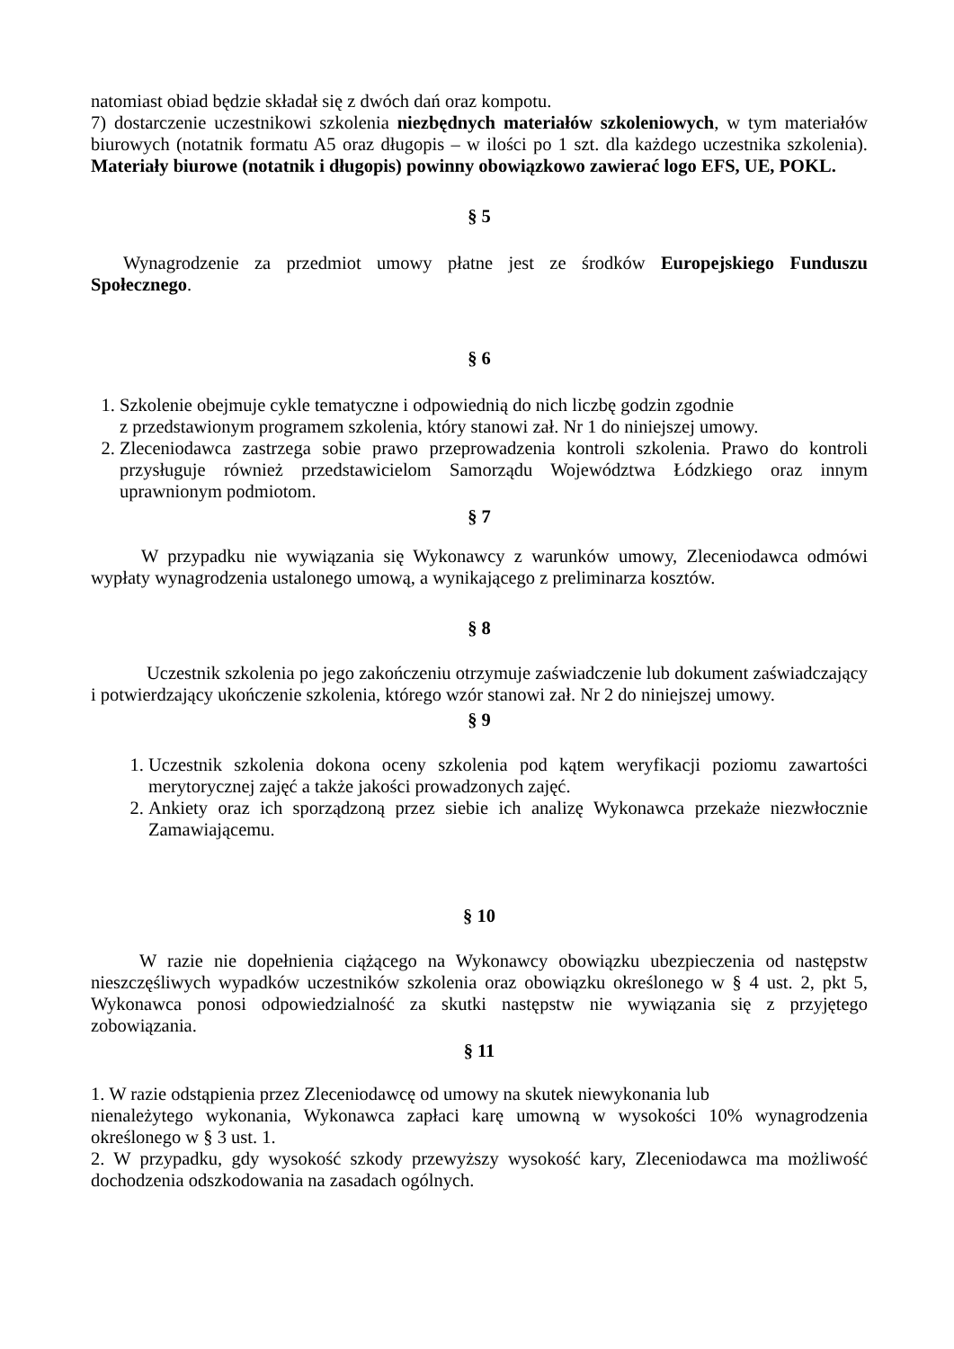natomiast obiad będzie składał się z dwóch dań oraz kompotu.
7) dostarczenie uczestnikowi szkolenia niezbędnych materiałów szkoleniowych, w tym materiałów biurowych (notatnik formatu A5 oraz długopis – w ilości po 1 szt. dla każdego uczestnika szkolenia). Materiały biurowe (notatnik i długopis) powinny obowiązkowo zawierać logo EFS, UE, POKL.
§ 5
Wynagrodzenie za przedmiot umowy płatne jest ze środków Europejskiego Funduszu Społecznego.
§ 6
1. Szkolenie obejmuje cykle tematyczne i odpowiednią do nich liczbę godzin zgodnie
z przedstawionym programem szkolenia, który stanowi zał. Nr 1 do niniejszej umowy.
2. Zleceniodawca zastrzega sobie prawo przeprowadzenia kontroli szkolenia. Prawo do kontroli przysługuje również przedstawicielom Samorządu Województwa Łódzkiego oraz innym uprawnionym podmiotom.
§ 7
W przypadku nie wywiązania się Wykonawcy z warunków umowy, Zleceniodawca odmówi wypłaty wynagrodzenia ustalonego umową, a wynikającego z preliminarza kosztów.
§ 8
Uczestnik szkolenia po jego zakończeniu otrzymuje zaświadczenie lub dokument zaświadczający i potwierdzający ukończenie szkolenia, którego wzór stanowi zał. Nr 2 do niniejszej umowy.
§ 9
1. Uczestnik szkolenia dokona oceny szkolenia pod kątem weryfikacji poziomu zawartości merytorycznej zajęć a także jakości prowadzonych zajęć.
2. Ankiety oraz ich sporządzoną przez siebie ich analizę Wykonawca przekaże niezwłocznie Zamawiającemu.
§ 10
W razie nie dopełnienia ciążącego na Wykonawcy obowiązku ubezpieczenia od następstw nieszczęśliwych wypadków uczestników szkolenia oraz obowiązku określonego w § 4 ust. 2, pkt 5, Wykonawca ponosi odpowiedzialność za skutki następstw nie wywiązania się z przyjętego zobowiązania.
§ 11
1. W razie odstąpienia przez Zleceniodawcę od umowy na skutek niewykonania lub
nienależytego wykonania, Wykonawca zapłaci karę umowną w wysokości 10% wynagrodzenia określonego w § 3 ust. 1.
2. W przypadku, gdy wysokość szkody przewyższy wysokość kary, Zleceniodawca ma możliwość dochodzenia odszkodowania na zasadach ogólnych.